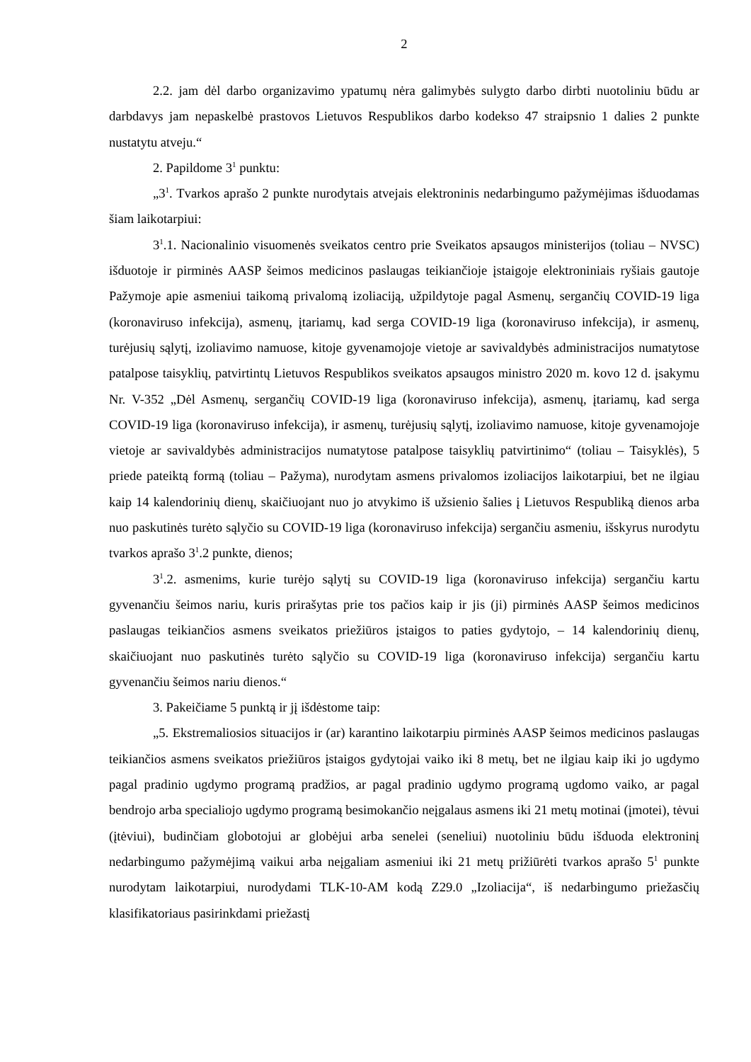2
2.2. jam dėl darbo organizavimo ypatumų nėra galimybės sulygto darbo dirbti nuotoliniu būdu ar darbdavys jam nepaskelbė prastovos Lietuvos Respublikos darbo kodekso 47 straipsnio 1 dalies 2 punkte nustatytu atveju.“
2. Papildome 3<sup>1</sup> punktu:
„3<sup>1</sup>. Tvarkos aprašo 2 punkte nurodytais atvejais elektroninis nedarbingumo pažymėjimas išduodamas šiam laikotarpiui:
3<sup>1</sup>.1. Nacionalinio visuomenės sveikatos centro prie Sveikatos apsaugos ministerijos (toliau – NVSC) išduotoje ir pirminės AASP šeimos medicinos paslaugas teikiančioje įstaigoje elektroniniais ryšiais gautoje Pažymoje apie asmeniui taikomą privalomą izoliaciją, užpildytoje pagal Asmenų, sergančių COVID-19 liga (koronaviruso infekcija), asmenų, įtariamų, kad serga COVID-19 liga (koronaviruso infekcija), ir asmenų, turėjusių sąlytį, izoliavimo namuose, kitoje gyvenamojoje vietoje ar savivaldybės administracijos numatytose patalpose taisyklių, patvirtintų Lietuvos Respublikos sveikatos apsaugos ministro 2020 m. kovo 12 d. įsakymu Nr. V-352 „Dėl Asmenų, sergančių COVID-19 liga (koronaviruso infekcija), asmenų, įtariamų, kad serga COVID-19 liga (koronaviruso infekcija), ir asmenų, turėjusių sąlytį, izoliavimo namuose, kitoje gyvenamojoje vietoje ar savivaldybės administracijos numatytose patalpose taisyklių patvirtinimo“ (toliau – Taisyklės), 5 priede pateiktą formą (toliau – Pažyma), nurodytam asmens privalomos izoliacijos laikotarpiui, bet ne ilgiau kaip 14 kalendorinių dienų, skaičiuojant nuo jo atvykimo iš užsienio šalies į Lietuvos Respubliką dienos arba nuo paskutinės turėto sąlyčio su COVID-19 liga (koronaviruso infekcija) sergančiu asmeniu, išskyrus nurodytu tvarkos aprašo 3<sup>1</sup>.2 punkte, dienos;
3<sup>1</sup>.2. asmenims, kurie turėjo sąlytį su COVID-19 liga (koronaviruso infekcija) sergančiu kartu gyvenančiu šeimos nariu, kuris prirašytas prie tos pačios kaip ir jis (ji) pirminės AASP šeimos medicinos paslaugas teikiančios asmens sveikatos priežiūros įstaigos to paties gydytojo, – 14 kalendorinių dienų, skaičiuojant nuo paskutinės turėto sąlyčio su COVID-19 liga (koronaviruso infekcija) sergančiu kartu gyvenančiu šeimos nariu dienos.“
3. Pakeičiame 5 punktą ir jį išdėstome taip:
„5. Ekstremaliosios situacijos ir (ar) karantino laikotarpiu pirminės AASP šeimos medicinos paslaugas teikiančios asmens sveikatos priežiūros įstaigos gydytojai vaiko iki 8 metų, bet ne ilgiau kaip iki jo ugdymo pagal pradinio ugdymo programą pradžios, ar pagal pradinio ugdymo programą ugdomo vaiko, ar pagal bendrojo arba specialiojo ugdymo programą besimokančio neįgalaus asmens iki 21 metų motinai (įmotei), tėvui (įtėviui), budinčiam globotojui ar globėjui arba senelei (seneliui) nuotoliniu būdu išduoda elektroninį nedarbingumo pažymėjimą vaikui arba neįgaliam asmeniui iki 21 metų prižiūrėti tvarkos aprašo 5<sup>1</sup> punkte nurodytam laikotarpiui, nurodydami TLK-10-AM kodą Z29.0 „Izoliacija“, iš nedarbingumo priežasčių klasifikatoriaus pasirinkdami priežastį